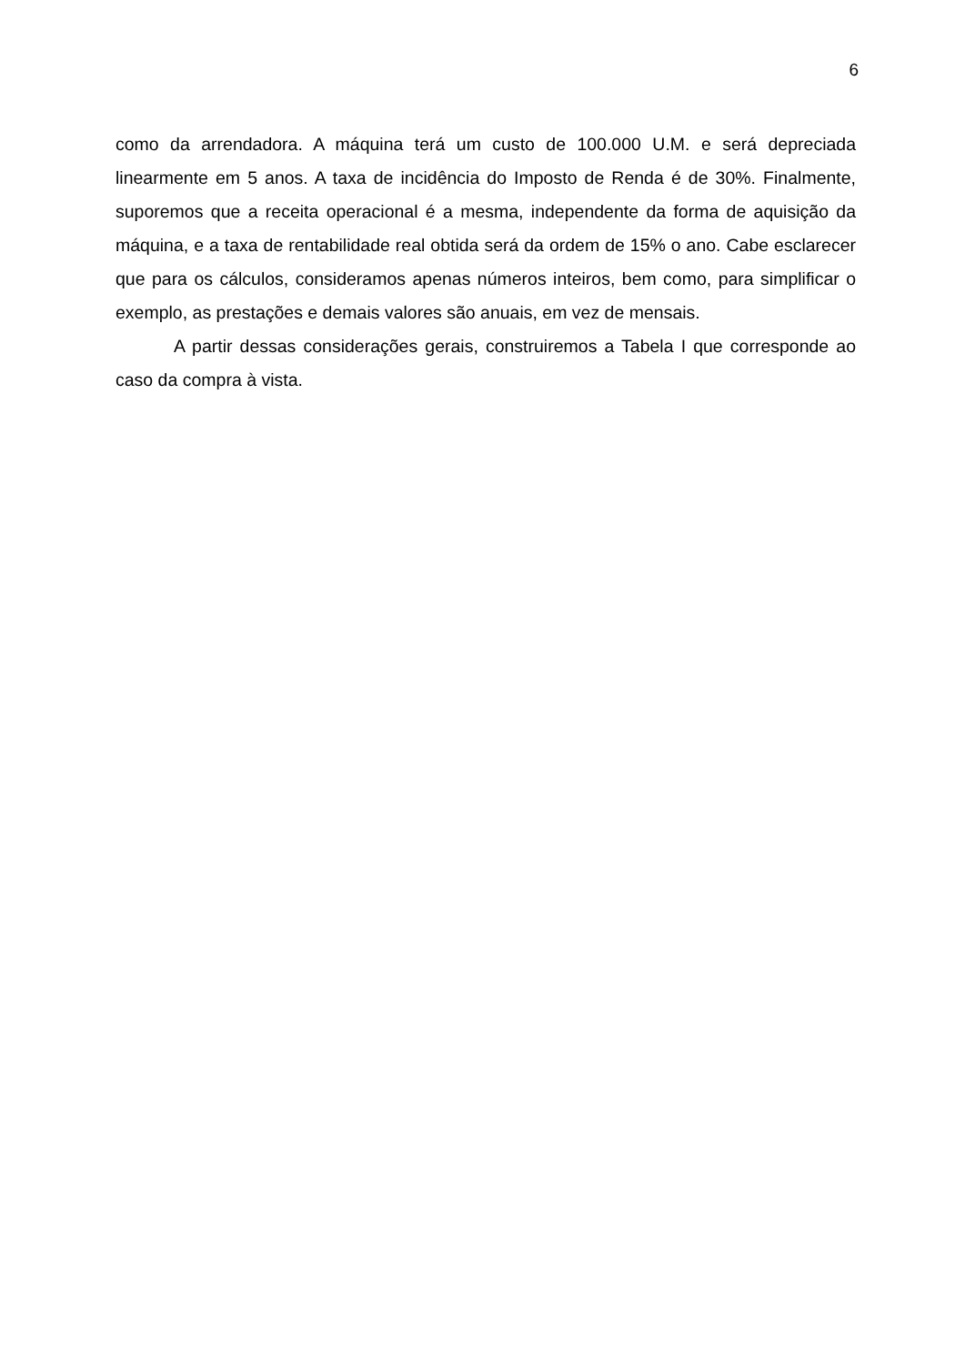6
como da arrendadora. A máquina terá um custo de 100.000 U.M. e será depreciada linearmente em 5 anos. A taxa de incidência do Imposto de Renda é de 30%. Finalmente, suporemos que a receita operacional é a mesma, independente da forma de aquisição da máquina, e a taxa de rentabilidade real obtida será da ordem de 15% o ano. Cabe esclarecer que para os cálculos, consideramos apenas números inteiros, bem como, para simplificar o exemplo, as prestações e demais valores são anuais, em vez de mensais.
A partir dessas considerações gerais, construiremos a Tabela I que corresponde ao caso da compra à vista.